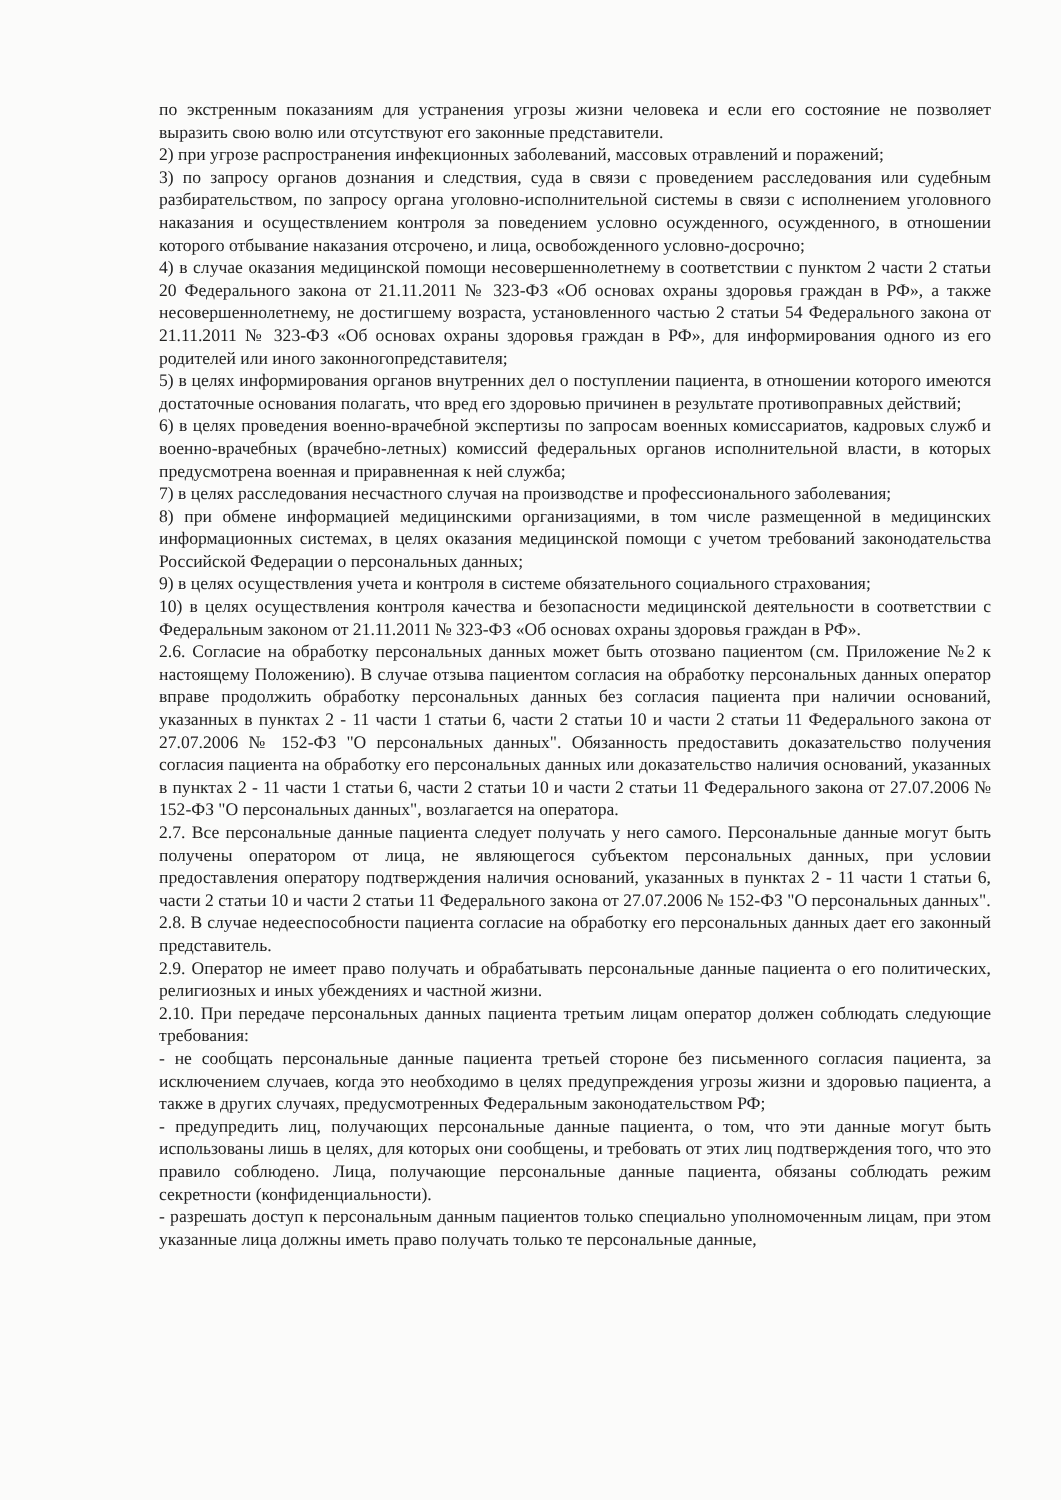по экстренным показаниям для устранения угрозы жизни человека и если его состояние не позволяет выразить свою волю или отсутствуют его законные представители.
2) при угрозе распространения инфекционных заболеваний, массовых отравлений и поражений;
3) по запросу органов дознания и следствия, суда в связи с проведением расследования или судебным разбирательством, по запросу органа уголовно-исполнительной системы в связи с исполнением уголовного наказания и осуществлением контроля за поведением условно осужденного, осужденного, в отношении которого отбывание наказания отсрочено, и лица, освобожденного условно-досрочно;
4) в случае оказания медицинской помощи несовершеннолетнему в соответствии с пунктом 2 части 2 статьи 20 Федерального закона от 21.11.2011 № 323-ФЗ «Об основах охраны здоровья граждан в РФ», а также несовершеннолетнему, не достигшему возраста, установленного частью 2 статьи 54 Федерального закона от 21.11.2011 № 323-ФЗ «Об основах охраны здоровья граждан в РФ», для информирования одного из его родителей или иного законногопредставителя;
5) в целях информирования органов внутренних дел о поступлении пациента, в отношении которого имеются достаточные основания полагать, что вред его здоровью причинен в результате противоправных действий;
6) в целях проведения военно-врачебной экспертизы по запросам военных комиссариатов, кадровых служб и военно-врачебных (врачебно-летных) комиссий федеральных органов исполнительной власти, в которых предусмотрена военная и приравненная к ней служба;
7) в целях расследования несчастного случая на производстве и профессионального заболевания;
8) при обмене информацией медицинскими организациями, в том числе размещенной в медицинских информационных системах, в целях оказания медицинской помощи с учетом требований законодательства Российской Федерации о персональных данных;
9) в целях осуществления учета и контроля в системе обязательного социального страхования;
10) в целях осуществления контроля качества и безопасности медицинской деятельности в соответствии с Федеральным законом от 21.11.2011 № 323-ФЗ «Об основах охраны здоровья граждан в РФ».
2.6. Согласие на обработку персональных данных может быть отозвано пациентом (см. Приложение №2 к настоящему Положению). В случае отзыва пациентом согласия на обработку персональных данных оператор вправе продолжить обработку персональных данных без согласия пациента при наличии оснований, указанных в пунктах 2 - 11 части 1 статьи 6, части 2 статьи 10 и части 2 статьи 11 Федерального закона от 27.07.2006 № 152-ФЗ "О персональных данных". Обязанность предоставить доказательство получения согласия пациента на обработку его персональных данных или доказательство наличия оснований, указанных в пунктах 2 - 11 части 1 статьи 6, части 2 статьи 10 и части 2 статьи 11 Федерального закона от 27.07.2006 № 152-ФЗ "О персональных данных", возлагается на оператора.
2.7. Все персональные данные пациента следует получать у него самого. Персональные данные могут быть получены оператором от лица, не являющегося субъектом персональных данных, при условии предоставления оператору подтверждения наличия оснований, указанных в пунктах 2 - 11 части 1 статьи 6, части 2 статьи 10 и части 2 статьи 11 Федерального закона от 27.07.2006 № 152-ФЗ "О персональных данных".
2.8. В случае недееспособности пациента согласие на обработку его персональных данных дает его законный представитель.
2.9. Оператор не имеет право получать и обрабатывать персональные данные пациента о его политических, религиозных и иных убеждениях и частной жизни.
2.10. При передаче персональных данных пациента третьим лицам оператор должен соблюдать следующие требования:
- не сообщать персональные данные пациента третьей стороне без письменного согласия пациента, за исключением случаев, когда это необходимо в целях предупреждения угрозы жизни и здоровью пациента, а также в других случаях, предусмотренных Федеральным законодательством РФ;
- предупредить лиц, получающих персональные данные пациента, о том, что эти данные могут быть использованы лишь в целях, для которых они сообщены, и требовать от этих лиц подтверждения того, что это правило соблюдено. Лица, получающие персональные данные пациента, обязаны соблюдать режим секретности (конфиденциальности).
- разрешать доступ к персональным данным пациентов только специально уполномоченным лицам, при этом указанные лица должны иметь право получать только те персональные данные,